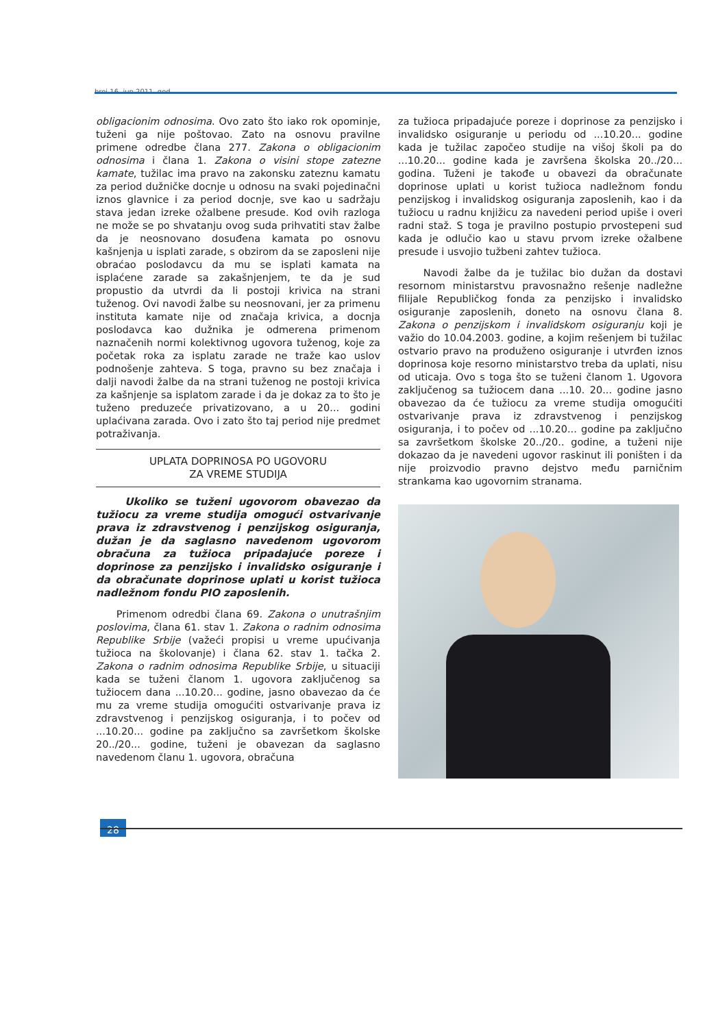broj 16, jun 2011. god.
obligacionim odnosima. Ovo zato što iako rok opominje, tuženi ga nije poštovao. Zato na osnovu pravilne primene odredbe člana 277. Zakona o obligacionim odnosima i člana 1. Zakona o visini stope zatezne kamate, tužilac ima pravo na zakonsku zateznu kamatu za period dužničke docnje u odnosu na svaki pojedinačni iznos glavnice i za period docnje, sve kao u sadržaju stava jedan izreke ožalbene presude. Kod ovih razloga ne može se po shvatanju ovog suda prihvatiti stav žalbe da je neosnovano dosuđena kamata po osnovu kašnjenja u isplati zarade, s obzirom da se zaposleni nije obraćao poslodavcu da mu se isplati kamata na isplaćene zarade sa zakašnjenjem, te da je sud propustio da utvrdi da li postoji krivica na strani tuženog. Ovi navodi žalbe su neosnovani, jer za primenu instituta kamate nije od značaja krivica, a docnja poslodavca kao dužnika je odmerena primenom naznačenih normi kolektivnog ugovora tuženog, koje za početak roka za isplatu zarade ne traže kao uslov podnošenje zahteva. S toga, pravno su bez značaja i dalji navodi žalbe da na strani tuženog ne postoji krivica za kašnjenje sa isplatom zarade i da je dokaz za to što je tuženo preduzeće privatizovano, a u 20... godini uplaćivana zarada. Ovo i zato što taj period nije predmet potraživanja.
UPLATA DOPRINOSA PO UGOVORU
ZA VREME STUDIJA
Ukoliko se tuženi ugovorom obavezao da tužiocu za vreme studija omogući ostvarivanje prava iz zdravstvenog i penzijskog osiguranja, dužan je da saglasno navedenom ugovorom obračuna za tužioca pripadajuće poreze i doprinose za penzijsko i invalidsko osiguranje i da obračunate doprinose uplati u korist tužioca nadležnom fondu PIO zaposlenih.
Primenom odredbi člana 69. Zakona o unutrašnjim poslovima, člana 61. stav 1. Zakona o radnim odnosima Republike Srbije (važeći propisi u vreme upućivanja tužioca na školovanje) i člana 62. stav 1. tačka 2. Zakona o radnim odnosima Republike Srbije, u situaciji kada se tuženi članom 1. ugovora zaključenog sa tužiocem dana ...10.20... godine, jasno obavezao da će mu za vreme studija omogućiti ostvarivanje prava iz zdravstvenog i penzijskog osiguranja, i to počev od ...10.20... godine pa zaključno sa završetkom školske 20../20... godine, tuženi je obavezan da saglasno navedenom članu 1. ugovora, obračuna
za tužioca pripadajuće poreze i doprinose za penzijsko i invalidsko osiguranje u periodu od ...10.20... godine kada je tužilac započeo studije na višoj školi pa do ...10.20... godine kada je završena školska 20../20... godina. Tuženi je takođe u obavezi da obračunate doprinose uplati u korist tužioca nadležnom fondu penzijskog i invalidskog osiguranja zaposlenih, kao i da tužiocu u radnu knjižicu za navedeni period upiše i overi radni staž. S toga je pravilno postupio prvostepeni sud kada je odlučio kao u stavu prvom izreke ožalbene presude i usvojio tužbeni zahtev tužioca.
Navodi žalbe da je tužilac bio dužan da dostavi resornom ministarstvu pravosnažno rešenje nadležne filijale Republičkog fonda za penzijsko i invalidsko osiguranje zaposlenih, doneto na osnovu člana 8. Zakona o penzijskom i invalidskom osiguranju koji je važio do 10.04.2003. godine, a kojim rešenjem bi tužilac ostvario pravo na produženo osiguranje i utvrđen iznos doprinosa koje resorno ministarstvo treba da uplati, nisu od uticaja. Ovo s toga što se tuženi članom 1. Ugovora zaključenog sa tužiocem dana ...10. 20... godine jasno obavezao da će tužiocu za vreme studija omogućiti ostvarivanje prava iz zdravstvenog i penzijskog osiguranja, i to počev od ...10.20... godine pa zaključno sa završetkom školske 20../20.. godine, a tuženi nije dokazao da je navedeni ugovor raskinut ili poništen i da nije proizvodio pravno dejstvo među parničnim strankama kao ugovornim stranama.
28